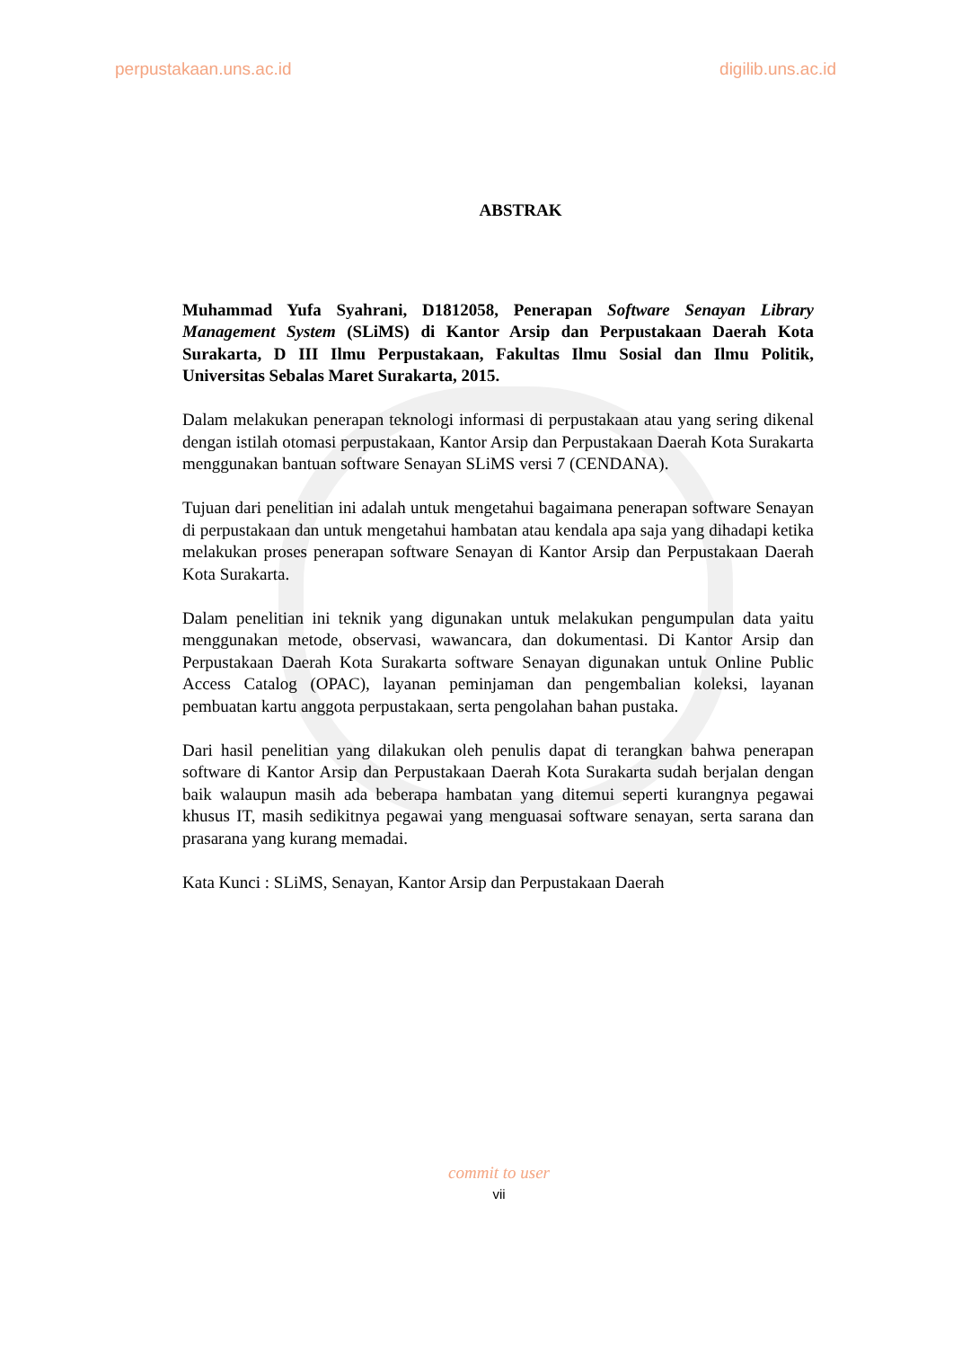perpustakaan.uns.ac.id digilib.uns.ac.id
ABSTRAK
Muhammad Yufa Syahrani, D1812058, Penerapan Software Senayan Library Management System (SLiMS) di Kantor Arsip dan Perpustakaan Daerah Kota Surakarta, D III Ilmu Perpustakaan, Fakultas Ilmu Sosial dan Ilmu Politik, Universitas Sebalas Maret Surakarta, 2015.
Dalam melakukan penerapan teknologi informasi di perpustakaan atau yang sering dikenal dengan istilah otomasi perpustakaan, Kantor Arsip dan Perpustakaan Daerah Kota Surakarta menggunakan bantuan software Senayan SLiMS versi 7 (CENDANA).
Tujuan dari penelitian ini adalah untuk mengetahui bagaimana penerapan software Senayan di perpustakaan dan untuk mengetahui hambatan atau kendala apa saja yang dihadapi ketika melakukan proses penerapan software Senayan di Kantor Arsip dan Perpustakaan Daerah Kota Surakarta.
Dalam penelitian ini teknik yang digunakan untuk melakukan pengumpulan data yaitu menggunakan metode, observasi, wawancara, dan dokumentasi. Di Kantor Arsip dan Perpustakaan Daerah Kota Surakarta software Senayan digunakan untuk Online Public Access Catalog (OPAC), layanan peminjaman dan pengembalian koleksi, layanan pembuatan kartu anggota perpustakaan, serta pengolahan bahan pustaka.
Dari hasil penelitian yang dilakukan oleh penulis dapat di terangkan bahwa penerapan software di Kantor Arsip dan Perpustakaan Daerah Kota Surakarta sudah berjalan dengan baik walaupun masih ada beberapa hambatan yang ditemui seperti kurangnya pegawai khusus IT, masih sedikitnya pegawai yang menguasai software senayan, serta sarana dan prasarana yang kurang memadai.
Kata Kunci : SLiMS, Senayan, Kantor Arsip dan Perpustakaan Daerah
commit to user
vii